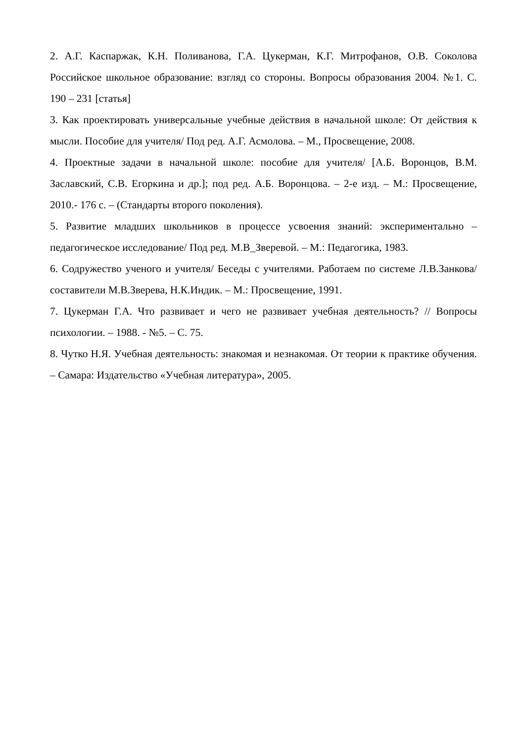2. А.Г. Каспаржак, К.Н. Поливанова, Г.А. Цукерман, К.Г. Митрофанов, О.В. Соколова Российское школьное образование: взгляд со стороны. Вопросы образования 2004. №1. С. 190 – 231 [статья]
3. Как проектировать универсальные учебные действия в начальной школе: От действия к мысли. Пособие для учителя/ Под ред. А.Г. Асмолова. – М., Просвещение, 2008.
4. Проектные задачи в начальной школе: пособие для учителя/ [А.Б. Воронцов, В.М. Заславский, С.В. Егоркина и др.]; под ред. А.Б. Воронцова. – 2-е изд. – М.: Просвещение, 2010.- 176 с. – (Стандарты второго поколения).
5. Развитие младших школьников в процессе усвоения знаний: экспериментально – педагогическое исследование/ Под ред. М.В_Зверевой. – М.: Педагогика, 1983.
6. Содружество ученого и учителя/ Беседы с учителями. Работаем по системе Л.В.Занкова/ составители М.В.Зверева, Н.К.Индик. – М.: Просвещение, 1991.
7. Цукерман Г.А. Что развивает и чего не развивает учебная деятельность? // Вопросы психологии. – 1988. - №5. – С. 75.
8. Чутко Н.Я. Учебная деятельность: знакомая и незнакомая. От теории к практике обучения. – Самара: Издательство «Учебная литература», 2005.